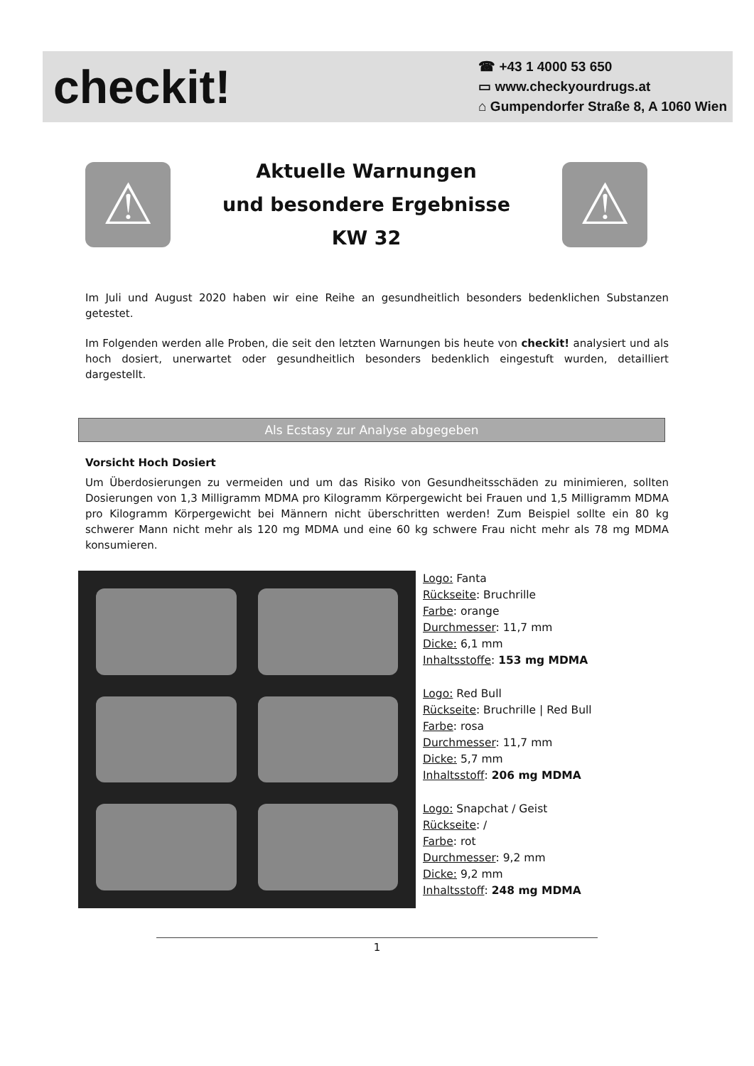checkit!
☎ +43 1 4000 53 650
▭ www.checkyourdrugs.at
⌂ Gumpendorfer Straße 8, A 1060 Wien
⚠
Aktuelle Warnungen
und besondere Ergebnisse
KW 32
⚠
Im Juli und August 2020 haben wir eine Reihe an gesundheitlich besonders bedenklichen Substanzen getestet.
Im Folgenden werden alle Proben, die seit den letzten Warnungen bis heute von checkit! analysiert und als hoch dosiert, unerwartet oder gesundheitlich besonders bedenklich eingestuft wurden, detailliert dargestellt.
Als Ecstasy zur Analyse abgegeben
Vorsicht Hoch Dosiert
Um Überdosierungen zu vermeiden und um das Risiko von Gesundheitsschäden zu minimieren, sollten Dosierungen von 1,3 Milligramm MDMA pro Kilogramm Körpergewicht bei Frauen und 1,5 Milligramm MDMA pro Kilogramm Körpergewicht bei Männern nicht überschritten werden! Zum Beispiel sollte ein 80 kg schwerer Mann nicht mehr als 120 mg MDMA und eine 60 kg schwere Frau nicht mehr als 78 mg MDMA konsumieren.
Logo: Fanta
Rückseite: Bruchrille
Farbe: orange
Durchmesser: 11,7 mm
Dicke: 6,1 mm
Inhaltsstoffe: 153 mg MDMA
Logo: Red Bull
Rückseite: Bruchrille | Red Bull
Farbe: rosa
Durchmesser: 11,7 mm
Dicke: 5,7 mm
Inhaltsstoff: 206 mg MDMA
Logo: Snapchat / Geist
Rückseite: /
Farbe: rot
Durchmesser: 9,2 mm
Dicke: 9,2 mm
Inhaltsstoff: 248 mg MDMA
1